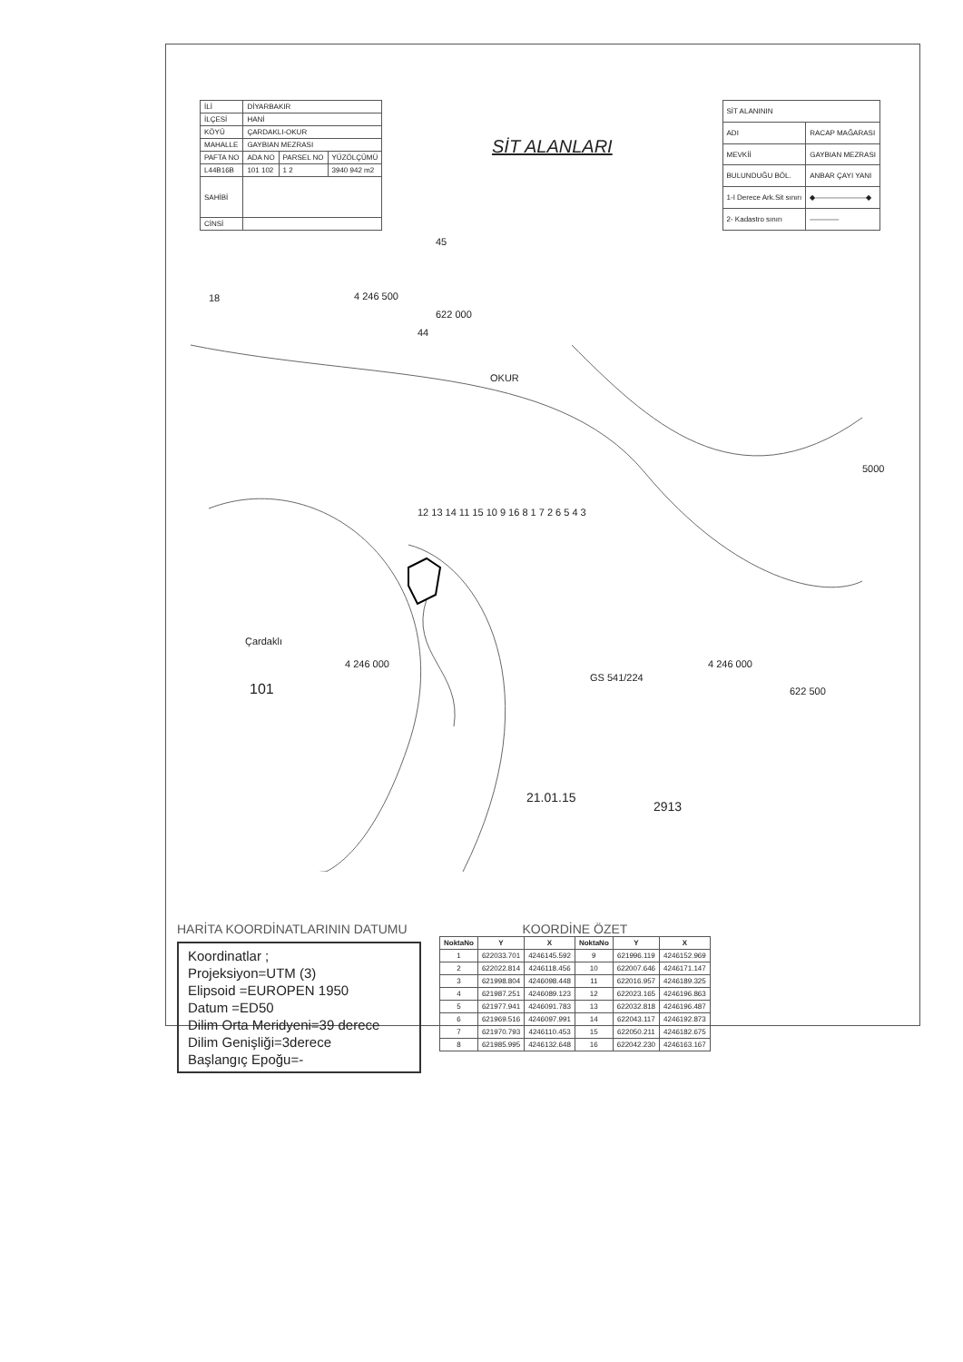| İLİ | DİYARBAKIR | | |
| İLÇESİ | HANİ | | |
| KÖYÜ | ÇARDAKLI-OKUR | | |
| MAHALLE | GAYBIAN MEZRASI | | |
| PAFTA NO | ADA NO | PARSEL NO | YÜZÖLÇÜMÜ |
| L44B16B | 101 102 | 1 2 | 3940 942 m2 |
| SAHİBİ | | | |
| CİNSİ | | | |
SİT ALANLARI
| SİT ALANININ | |
| ADI | RACAP MAĞARASI |
| MEVKİİ | GAYBIAN MEZRASI |
| BULUNDUĞU BÖL. | ANBAR ÇAYI YANI |
| 1-I Derece Ark.Sit sınırı | ◆———————◆ |
| 2- Kadastro sınırı | ———— |
4 246 500
622 000
OKUR
44
45
18
12 13 14 11 15 10 9 16 8 1 7 2 6 5 4 3
Çardaklı
4 246 000
101
GS 541/224
4 246 000
622 500
5000
21.01.15
2913
HARİTA KOORDİNATLARININ DATUMU
Koordinatlar ;
Projeksiyon=UTM (3)
Elipsoid =EUROPEN 1950
Datum =ED50
Dilim Orta Meridyeni=39 derece
Dilim Genişliği=3derece
Başlangıç Epoğu=-
KOORDİNE ÖZET
| NoktaNo | Y | X | NoktaNo | Y | X |
| --- | --- | --- | --- | --- | --- |
| 1 | 622033.701 | 4246145.592 | 9 | 621996.119 | 4246152.969 |
| 2 | 622022.814 | 4246118.456 | 10 | 622007.646 | 4246171.147 |
| 3 | 621998.804 | 4246098.448 | 11 | 622016.957 | 4246189.325 |
| 4 | 621987.251 | 4246089.123 | 12 | 622023.165 | 4246196.863 |
| 5 | 621977.941 | 4246091.783 | 13 | 622032.818 | 4246196.487 |
| 6 | 621969.516 | 4246097.991 | 14 | 622043.117 | 4246192.873 |
| 7 | 621970.793 | 4246110.453 | 15 | 622050.211 | 4246182.675 |
| 8 | 621985.995 | 4246132.648 | 16 | 622042.230 | 4246163.167 |